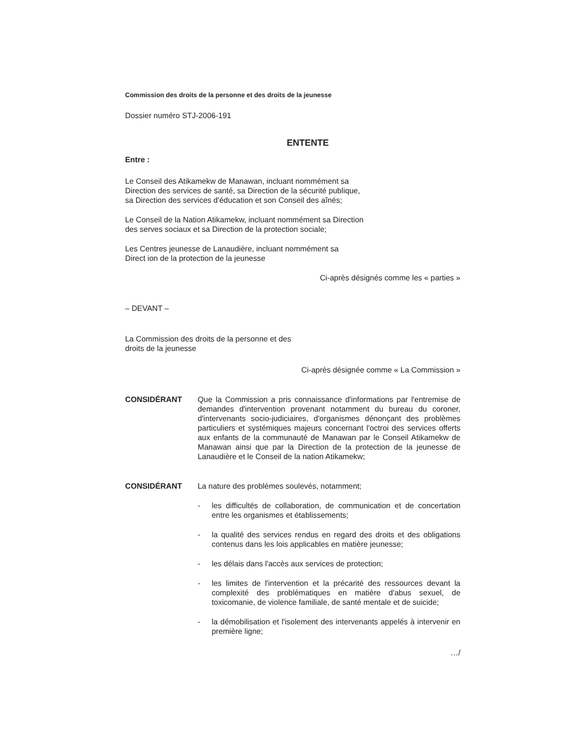Commission des droits de la personne et des droits de la jeunesse
Dossier numéro STJ-2006-191
ENTENTE
Entre :
Le Conseil des Atikamekw de Manawan, incluant nommément sa
Direction des services de santé, sa Direction de la sécurité publique,
sa Direction des services d'éducation et son Conseil des aînés;
Le Conseil de la Nation Atikamekw, incluant nommément sa Direction
des serves sociaux et sa Direction de la protection sociale;
Les Centres jeunesse de Lanaudière, incluant nommément sa
Direct ion de la protection de la jeunesse
Ci-après désignés comme les « parties »
– DEVANT –
La Commission des droits de la personne et des
droits de la jeunesse
Ci-après désignée comme « La Commission »
CONSIDÉRANT Que la Commission a pris connaissance d'informations par l'entremise de demandes d'intervention provenant notamment du bureau du coroner, d'intervenants socio-judiciaires, d'organismes dénonçant des problèmes particuliers et systémiques majeurs concernant l'octroi des services offerts aux enfants de la communauté de Manawan par le Conseil Atikamekw de Manawan ainsi que par la Direction de la protection de la jeunesse de Lanaudière et le Conseil de la nation Atikamekw;
CONSIDÉRANT La nature des problèmes soulevés, notamment;
- les difficultés de collaboration, de communication et de concertation entre les organismes et établissements;
- la qualité des services rendus en regard des droits et des obligations contenus dans les lois applicables en matière jeunesse;
- les délais dans l'accès aux services de protection;
- les limites de l'intervention et la précarité des ressources devant la complexité des problématiques en matière d'abus sexuel, de toxicomanie, de violence familiale, de santé mentale et de suicide;
- la démobilisation et l'isolement des intervenants appelés à intervenir en première ligne;
…/